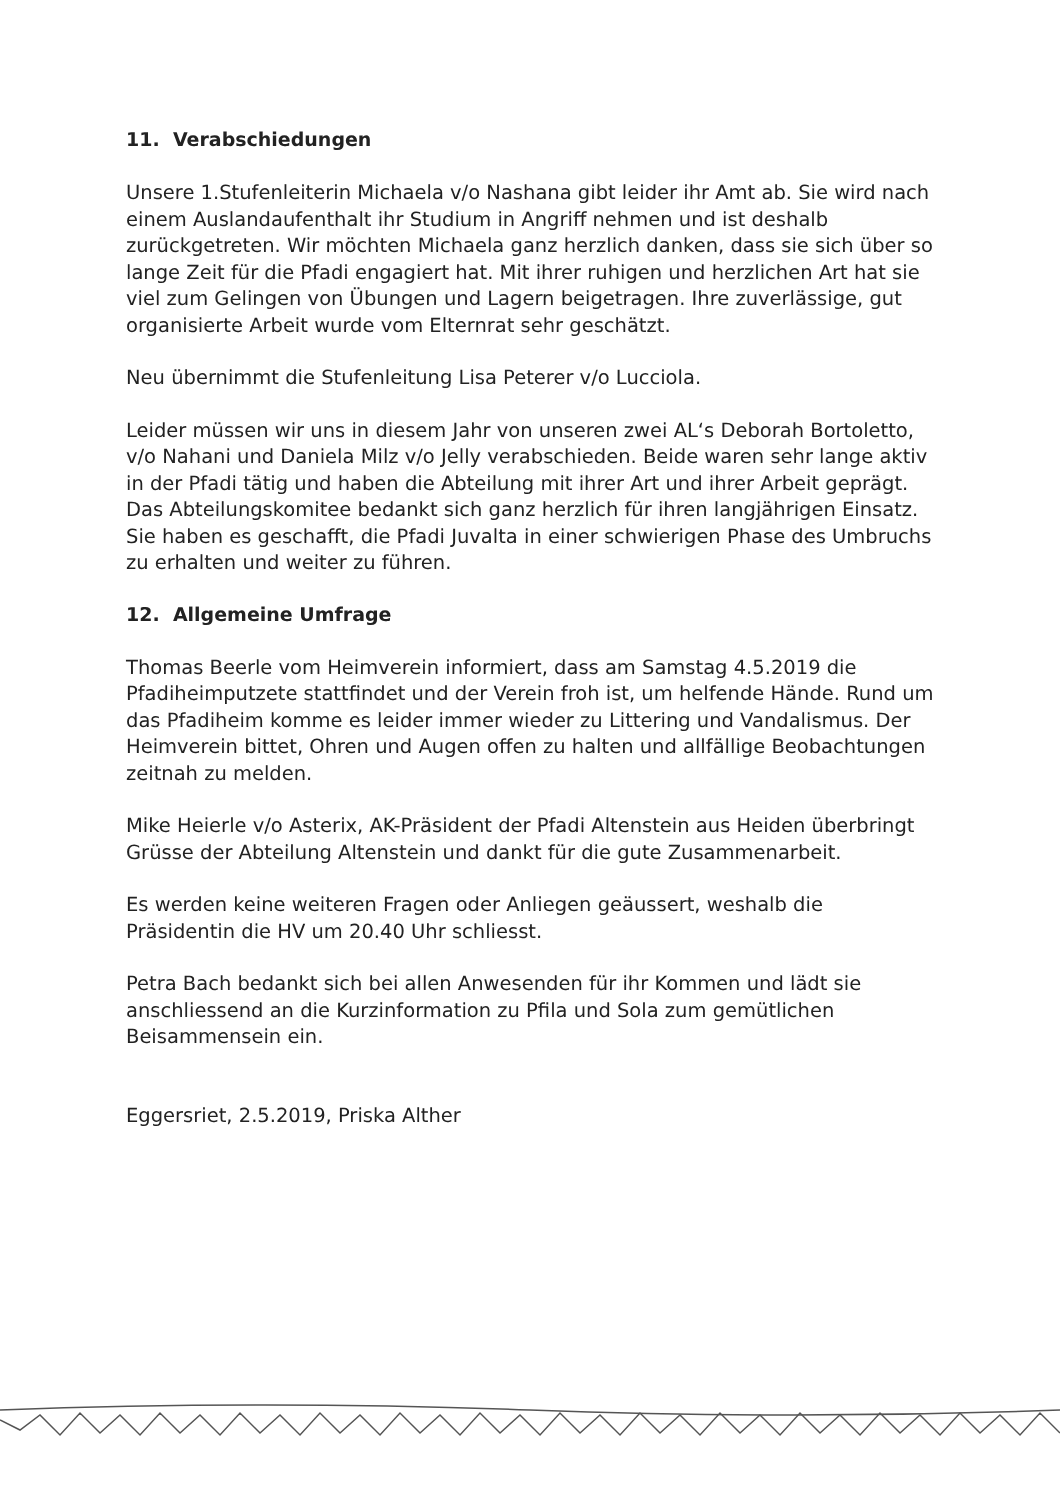11. Verabschiedungen
Unsere 1.Stufenleiterin Michaela v/o Nashana gibt leider ihr Amt ab. Sie wird nach einem Auslandaufenthalt ihr Studium in Angriff nehmen und ist deshalb zurückgetreten. Wir möchten Michaela ganz herzlich danken, dass sie sich über so lange Zeit für die Pfadi engagiert hat. Mit ihrer ruhigen und herzlichen Art hat sie viel zum Gelingen von Übungen und Lagern beigetragen. Ihre zuverlässige, gut organisierte Arbeit wurde vom Elternrat sehr geschätzt.
Neu übernimmt die Stufenleitung Lisa Peterer v/o Lucciola.
Leider müssen wir uns in diesem Jahr von unseren zwei AL‘s Deborah Bortoletto, v/o Nahani und Daniela Milz v/o Jelly verabschieden. Beide waren sehr lange aktiv in der Pfadi tätig und haben die Abteilung mit ihrer Art und ihrer Arbeit geprägt. Das Abteilungskomitee bedankt sich ganz herzlich für ihren langjährigen Einsatz. Sie haben es geschafft, die Pfadi Juvalta in einer schwierigen Phase des Umbruchs zu erhalten und weiter zu führen.
12. Allgemeine Umfrage
Thomas Beerle vom Heimverein informiert, dass am Samstag 4.5.2019 die Pfadiheimputzete stattfindet und der Verein froh ist, um helfende Hände. Rund um das Pfadiheim komme es leider immer wieder zu Littering und Vandalismus. Der Heimverein bittet, Ohren und Augen offen zu halten und allfällige Beobachtungen zeitnah zu melden.
Mike Heierle v/o Asterix, AK-Präsident der Pfadi Altenstein aus Heiden überbringt Grüsse der Abteilung Altenstein und dankt für die gute Zusammenarbeit.
Es werden keine weiteren Fragen oder Anliegen geäussert, weshalb die Präsidentin die HV um 20.40 Uhr schliesst.
Petra Bach bedankt sich bei allen Anwesenden für ihr Kommen und lädt sie anschliessend an die Kurzinformation zu Pfila und Sola zum gemütlichen Beisammensein ein.
Eggersriet, 2.5.2019, Priska Alther